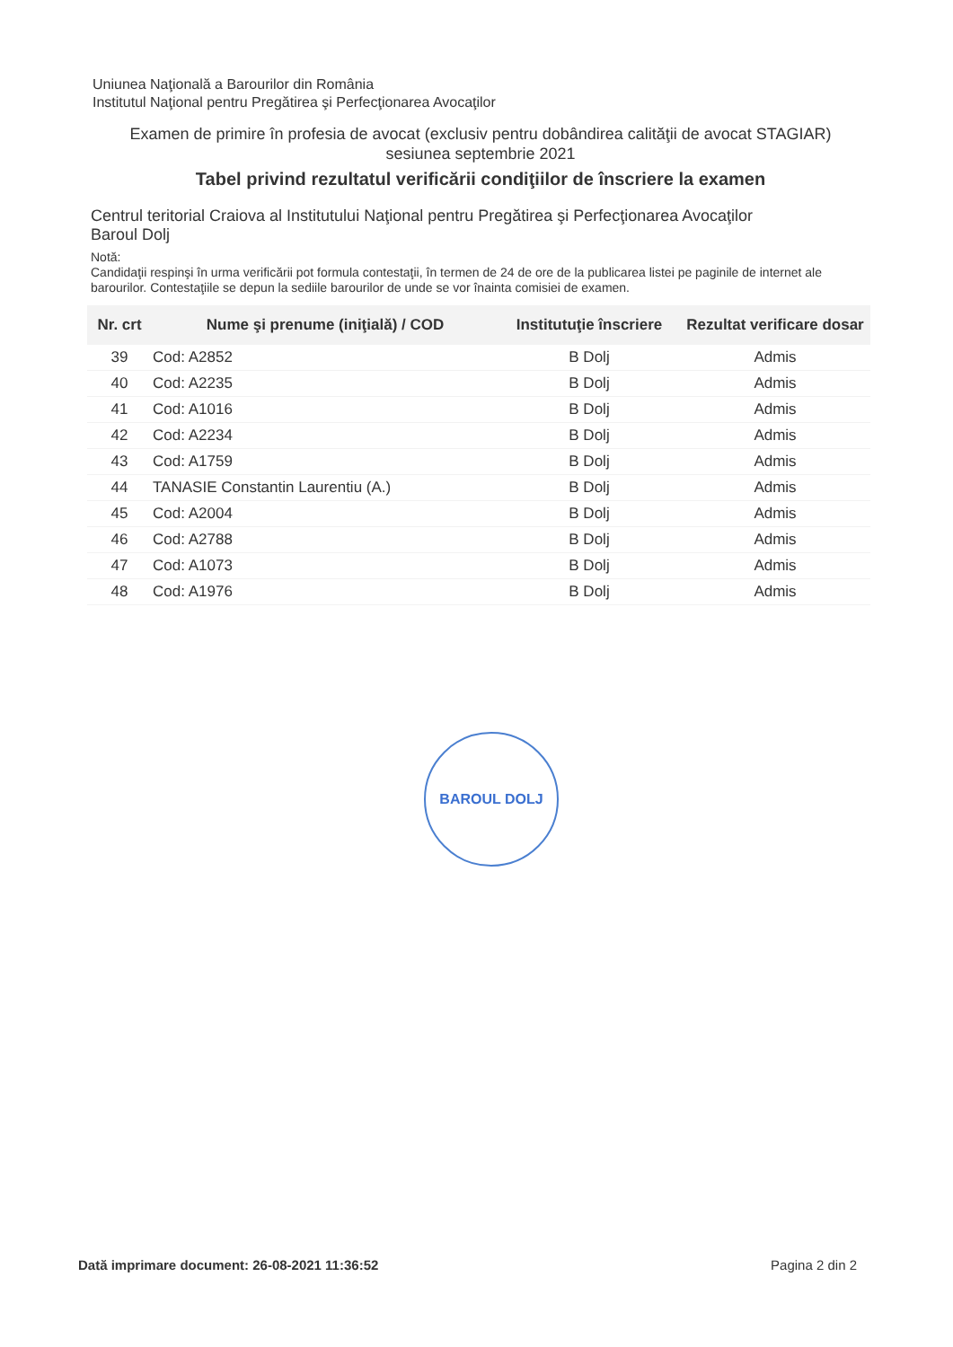Uniunea Naţională a Barourilor din România
Institutul Naţional pentru Pregătirea şi Perfecţionarea Avocaţilor
Examen de primire în profesia de avocat (exclusiv pentru dobândirea calităţii de avocat STAGIAR)
sesiunea septembrie 2021
Tabel privind rezultatul verificării condiţiilor de înscriere la examen
Centrul teritorial Craiova al Institutului Naţional pentru Pregătirea şi Perfecţionarea Avocaţilor
Baroul Dolj
Notă:
Candidaţii respinşi în urma verificării pot formula contestaţii, în termen de 24 de ore de la publicarea listei pe paginile de internet ale barourilor. Contestaţiile se depun la sediile barourilor de unde se vor înainta comisiei de examen.
| Nr. crt | Nume şi prenume (iniţială) / COD | Institutuţie înscriere | Rezultat verificare dosar |
| --- | --- | --- | --- |
| 39 | Cod: A2852 | B Dolj | Admis |
| 40 | Cod: A2235 | B Dolj | Admis |
| 41 | Cod: A1016 | B Dolj | Admis |
| 42 | Cod: A2234 | B Dolj | Admis |
| 43 | Cod: A1759 | B Dolj | Admis |
| 44 | TANASIE Constantin Laurentiu (A.) | B Dolj | Admis |
| 45 | Cod: A2004 | B Dolj | Admis |
| 46 | Cod: A2788 | B Dolj | Admis |
| 47 | Cod: A1073 | B Dolj | Admis |
| 48 | Cod: A1976 | B Dolj | Admis |
BAROUL DOLJ
Dată imprimare document: 26-08-2021 11:36:52 Pagina 2 din 2